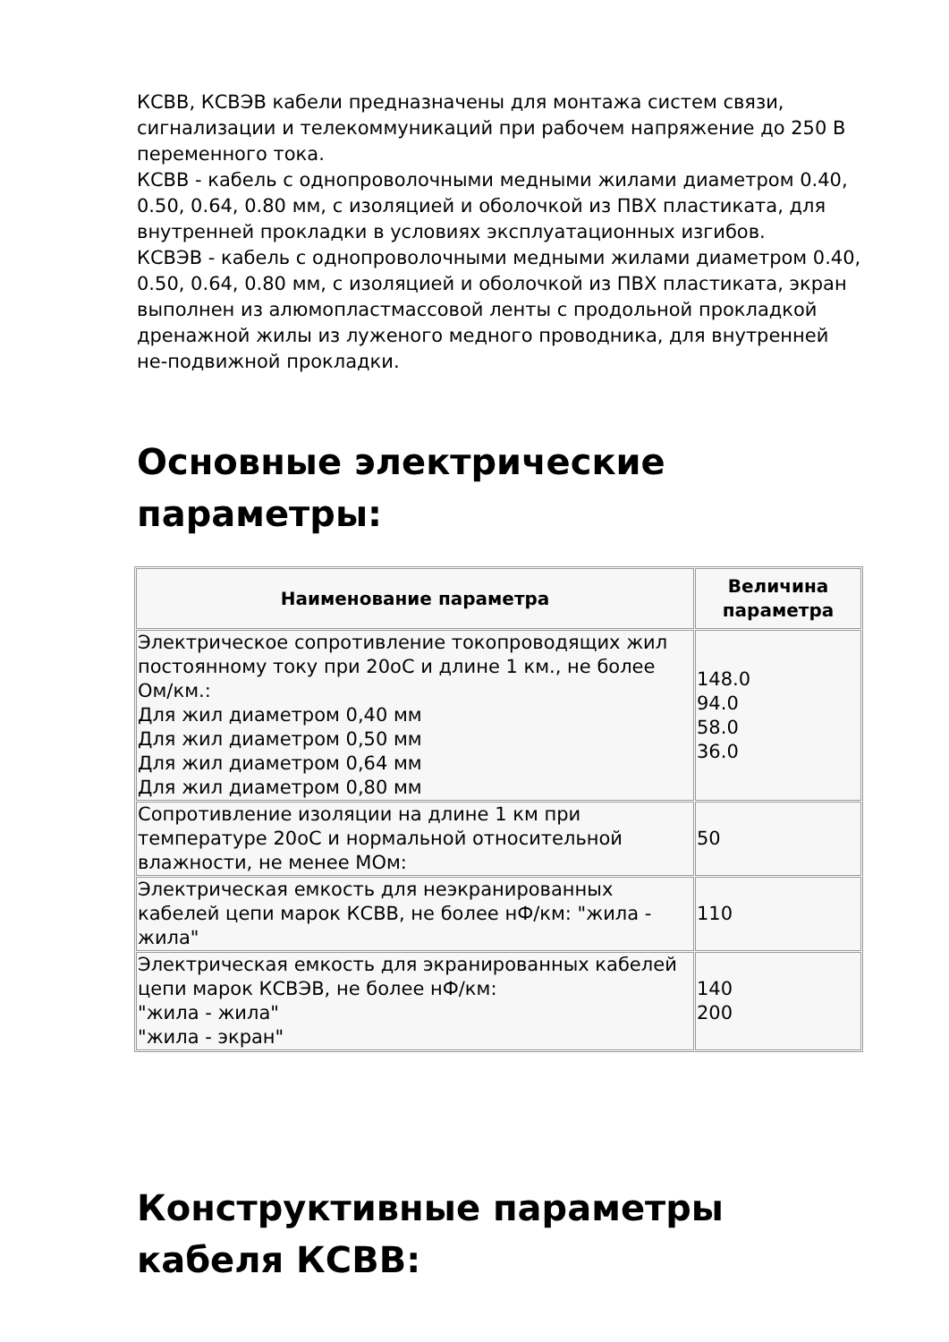КСВВ, КСВЭВ кабели предназначены для монтажа систем связи, сигнализации и телекоммуникаций при рабочем напряжение до 250 В переменного тока.
КСВВ - кабель с однопроволочными медными жилами диаметром 0.40, 0.50, 0.64, 0.80 мм, с изоляцией и оболочкой из ПВХ пластиката, для внутренней прокладки в условиях эксплуатационных изгибов.
КСВЭВ - кабель с однопроволочными медными жилами диаметром 0.40, 0.50, 0.64, 0.80 мм, с изоляцией и оболочкой из ПВХ пластиката, экран выполнен из алюмопластмассовой ленты с продольной прокладкой дренажной жилы из луженого медного проводника, для внутренней не-подвижной прокладки.
Основные электрические параметры:
| Наименование параметра | Величина параметра |
| --- | --- |
| Электрическое сопротивление токопроводящих жил постоянному току при 20оС и длине 1 км., не более Ом/км.: Для жил диаметром 0,40 мм Для жил диаметром 0,50 мм Для жил диаметром 0,64 мм Для жил диаметром 0,80 мм | 148.0 94.0 58.0 36.0 |
| Сопротивление изоляции на длине 1 км при температуре 20оС и нормальной относительной влажности, не менее МОм: | 50 |
| Электрическая емкость для неэкранированных кабелей цепи марок КСВВ, не более нФ/км: "жила - жила" | 110 |
| Электрическая емкость для экранированных кабелей цепи марок КСВЭВ, не более нФ/км: "жила - жила" "жила - экран" | 140 200 |
Конструктивные параметры кабеля КСВВ: